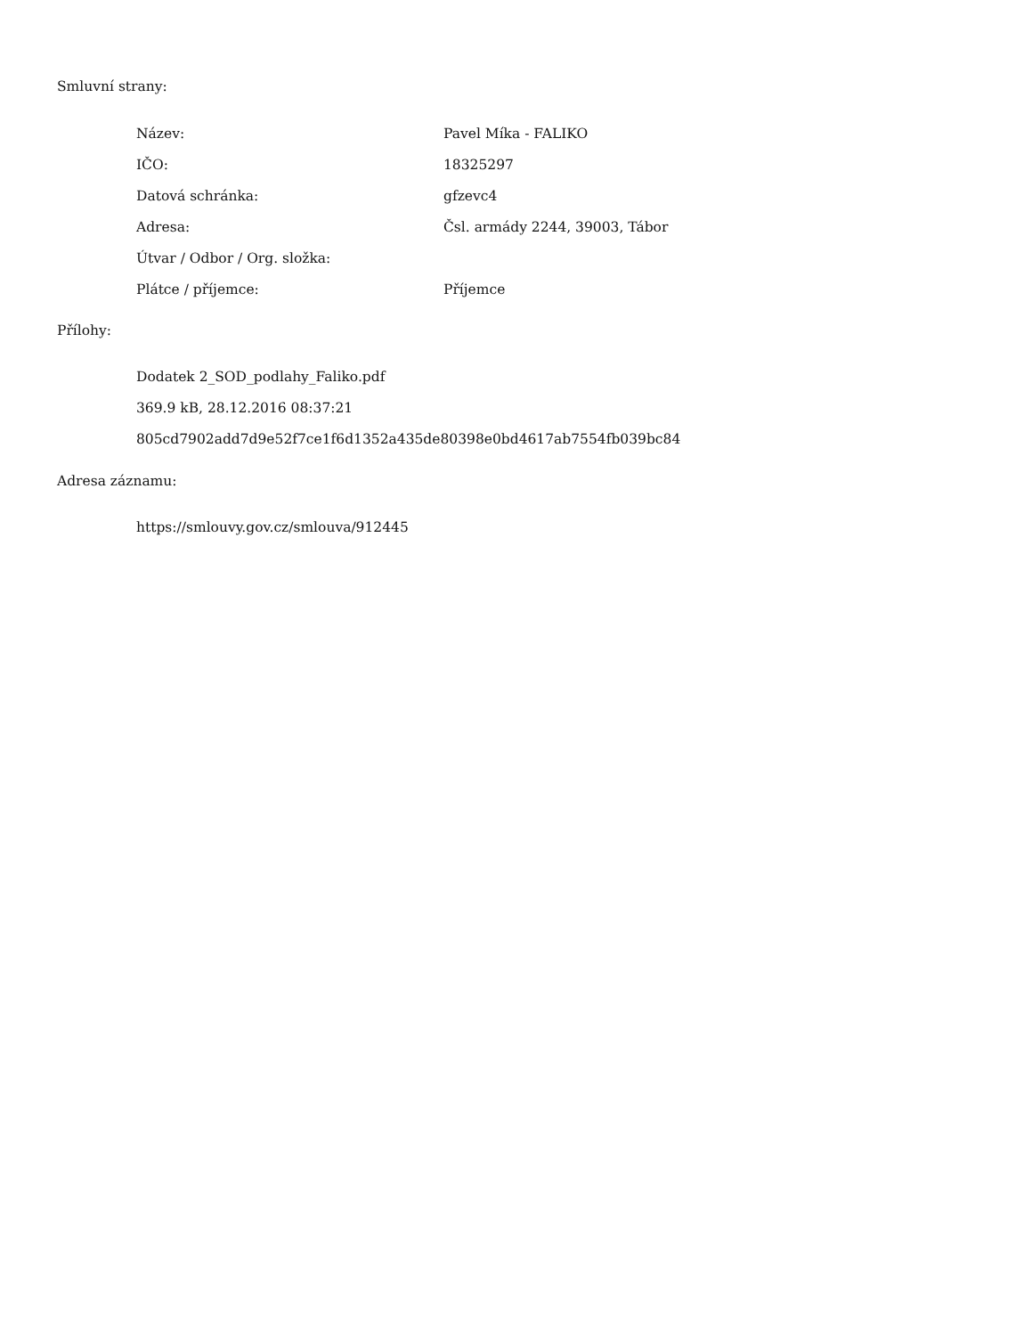Smluvní strany:
| Název: | Pavel Míka - FALIKO |
| IČO: | 18325297 |
| Datová schránka: | gfzevc4 |
| Adresa: | Čsl. armády 2244, 39003, Tábor |
| Útvar / Odbor / Org. složka: | |
| Plátce / příjemce: | Příjemce |
Přílohy:
Dodatek 2_SOD_podlahy_Faliko.pdf
369.9 kB, 28.12.2016 08:37:21
805cd7902add7d9e52f7ce1f6d1352a435de80398e0bd4617ab7554fb039bc84
Adresa záznamu:
https://smlouvy.gov.cz/smlouva/912445